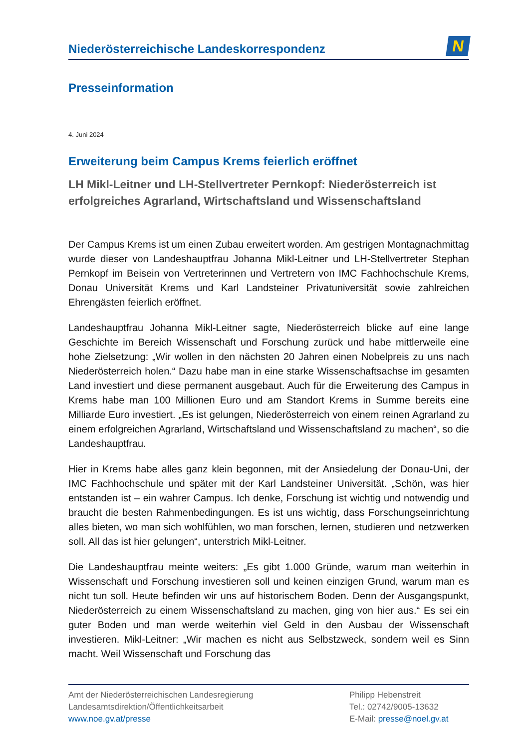Niederösterreichische Landeskorrespondenz
N
Presseinformation
4. Juni 2024
Erweiterung beim Campus Krems feierlich eröffnet
LH Mikl-Leitner und LH-Stellvertreter Pernkopf: Niederösterreich ist erfolgreiches Agrarland, Wirtschaftsland und Wissenschaftsland
Der Campus Krems ist um einen Zubau erweitert worden. Am gestrigen Montagnachmittag wurde dieser von Landeshauptfrau Johanna Mikl-Leitner und LH-Stellvertreter Stephan Pernkopf im Beisein von Vertreterinnen und Vertretern von IMC Fachhochschule Krems, Donau Universität Krems und Karl Landsteiner Privatuniversität sowie zahlreichen Ehrengästen feierlich eröffnet.
Landeshauptfrau Johanna Mikl-Leitner sagte, Niederösterreich blicke auf eine lange Geschichte im Bereich Wissenschaft und Forschung zurück und habe mittlerweile eine hohe Zielsetzung: „Wir wollen in den nächsten 20 Jahren einen Nobelpreis zu uns nach Niederösterreich holen.“ Dazu habe man in eine starke Wissenschaftsachse im gesamten Land investiert und diese permanent ausgebaut. Auch für die Erweiterung des Campus in Krems habe man 100 Millionen Euro und am Standort Krems in Summe bereits eine Milliarde Euro investiert. „Es ist gelungen, Niederösterreich von einem reinen Agrarland zu einem erfolgreichen Agrarland, Wirtschaftsland und Wissenschaftsland zu machen“, so die Landeshauptfrau.
Hier in Krems habe alles ganz klein begonnen, mit der Ansiedelung der Donau-Uni, der IMC Fachhochschule und später mit der Karl Landsteiner Universität. „Schön, was hier entstanden ist – ein wahrer Campus. Ich denke, Forschung ist wichtig und notwendig und braucht die besten Rahmenbedingungen. Es ist uns wichtig, dass Forschungseinrichtung alles bieten, wo man sich wohlfühlen, wo man forschen, lernen, studieren und netzwerken soll. All das ist hier gelungen“, unterstrich Mikl-Leitner.
Die Landeshauptfrau meinte weiters: „Es gibt 1.000 Gründe, warum man weiterhin in Wissenschaft und Forschung investieren soll und keinen einzigen Grund, warum man es nicht tun soll. Heute befinden wir uns auf historischem Boden. Denn der Ausgangspunkt, Niederösterreich zu einem Wissenschaftsland zu machen, ging von hier aus.“ Es sei ein guter Boden und man werde weiterhin viel Geld in den Ausbau der Wissenschaft investieren. Mikl-Leitner: „Wir machen es nicht aus Selbstzweck, sondern weil es Sinn macht. Weil Wissenschaft und Forschung das
Amt der Niederösterreichischen Landesregierung
Landesamtsdirektion/Öffentlichkeitsarbeit
www.noe.gv.at/presse
Philipp Hebenstreit
Tel.: 02742/9005-13632
E-Mail: presse@noel.gv.at